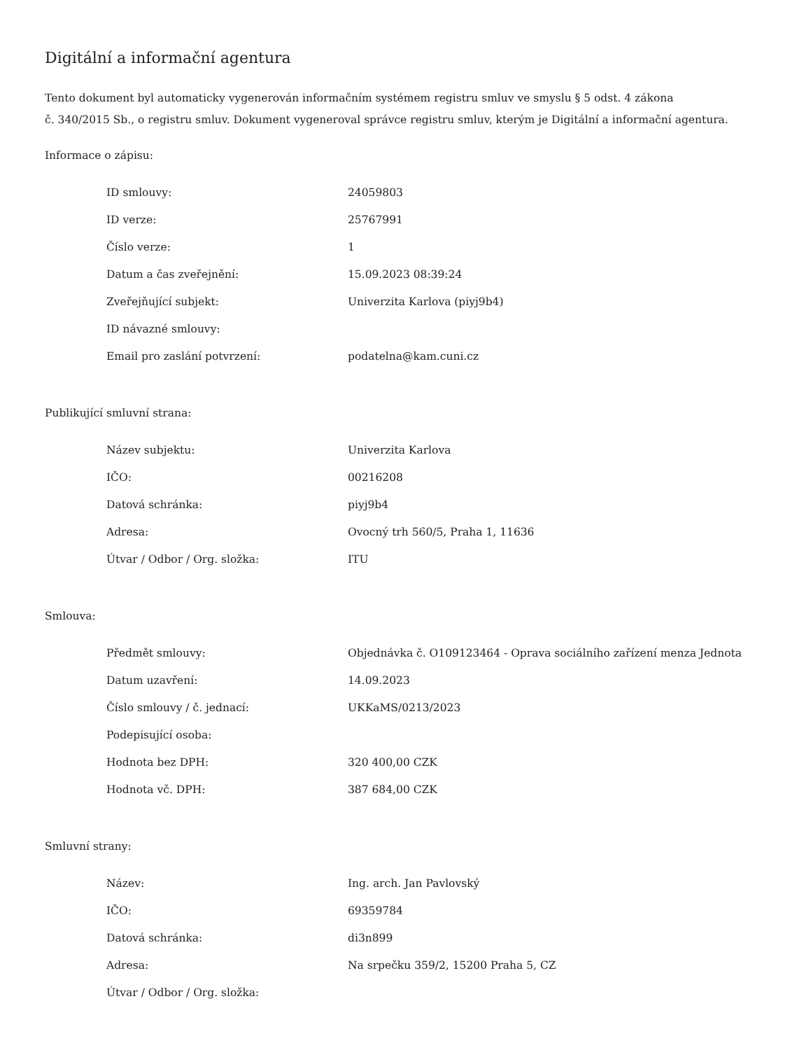Digitální a informační agentura
Tento dokument byl automaticky vygenerován informačním systémem registru smluv ve smyslu § 5 odst. 4 zákona
č. 340/2015 Sb., o registru smluv. Dokument vygeneroval správce registru smluv, kterým je Digitální a informační agentura.
Informace o zápisu:
| ID smlouvy: | 24059803 |
| ID verze: | 25767991 |
| Číslo verze: | 1 |
| Datum a čas zveřejnění: | 15.09.2023 08:39:24 |
| Zveřejňující subjekt: | Univerzita Karlova (piyj9b4) |
| ID návazné smlouvy: | |
| Email pro zaslání potvrzení: | podatelna@kam.cuni.cz |
Publikující smluvní strana:
| Název subjektu: | Univerzita Karlova |
| IČO: | 00216208 |
| Datová schránka: | piyj9b4 |
| Adresa: | Ovocný trh 560/5, Praha 1, 11636 |
| Útvar / Odbor / Org. složka: | ITU |
Smlouva:
| Předmět smlouvy: | Objednávka č. O109123464 - Oprava sociálního zařízení menza Jednota |
| Datum uzavření: | 14.09.2023 |
| Číslo smlouvy / č. jednací: | UKKaMS/0213/2023 |
| Podepisující osoba: | |
| Hodnota bez DPH: | 320 400,00 CZK |
| Hodnota vč. DPH: | 387 684,00 CZK |
Smluvní strany:
| Název: | Ing. arch. Jan Pavlovský |
| IČO: | 69359784 |
| Datová schránka: | di3n899 |
| Adresa: | Na srpečku 359/2, 15200 Praha 5, CZ |
| Útvar / Odbor / Org. složka: | |